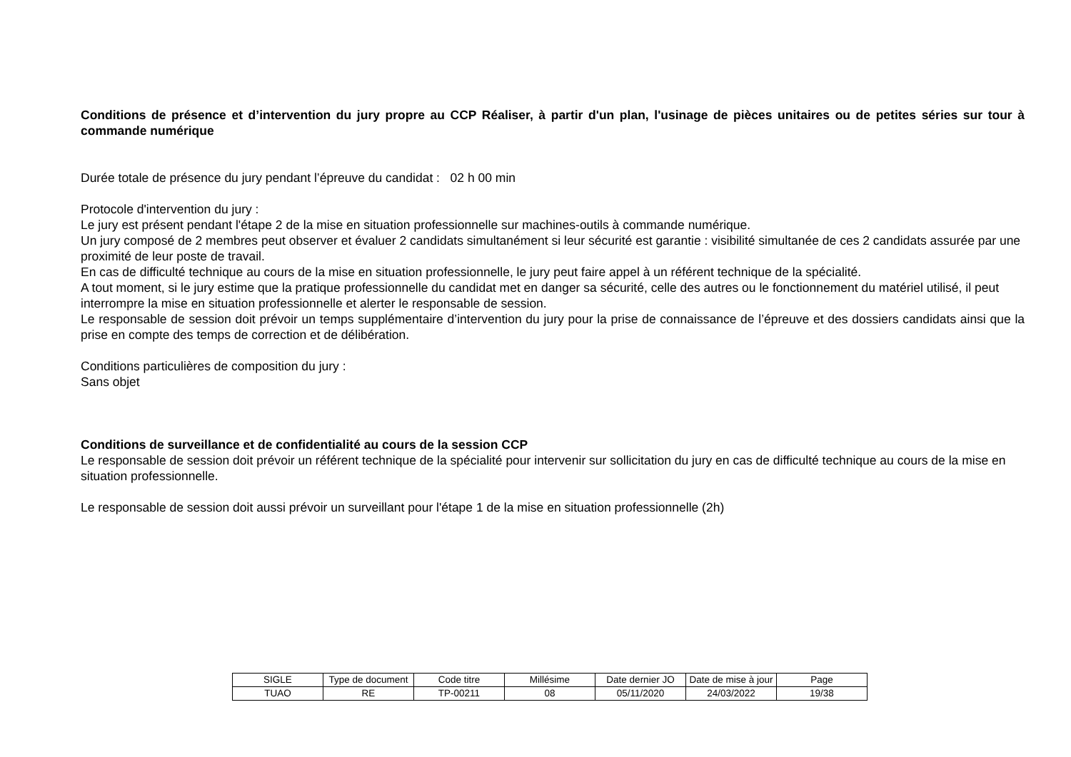Conditions de présence et d’intervention du jury propre au CCP Réaliser, à partir d'un plan, l'usinage de pièces unitaires ou de petites séries sur tour à commande numérique
Durée totale de présence du jury pendant l’épreuve du candidat : 02 h 00 min
Protocole d'intervention du jury :
Le jury est présent pendant l'étape 2 de la mise en situation professionnelle sur machines-outils à commande numérique.
Un jury composé de 2 membres peut observer et évaluer 2 candidats simultanément si leur sécurité est garantie : visibilité simultanée de ces 2 candidats assurée par une proximité de leur poste de travail.
En cas de difficulté technique au cours de la mise en situation professionnelle, le jury peut faire appel à un référent technique de la spécialité.
A tout moment, si le jury estime que la pratique professionnelle du candidat met en danger sa sécurité, celle des autres ou le fonctionnement du matériel utilisé, il peut interrompre la mise en situation professionnelle et alerter le responsable de session.
Le responsable de session doit prévoir un temps supplémentaire d’intervention du jury pour la prise de connaissance de l’épreuve et des dossiers candidats ainsi que la prise en compte des temps de correction et de délibération.
Conditions particulières de composition du jury :
Sans objet
Conditions de surveillance et de confidentialité au cours de la session CCP
Le responsable de session doit prévoir un référent technique de la spécialité pour intervenir sur sollicitation du jury en cas de difficulté technique au cours de la mise en situation professionnelle.
Le responsable de session doit aussi prévoir un surveillant pour l'étape 1 de la mise en situation professionnelle (2h)
| SIGLE | Type de document | Code titre | Millésime | Date dernier JO | Date de mise à jour | Page |
| TUAO | RE | TP-00211 | 08 | 05/11/2020 | 24/03/2022 | 19/38 |